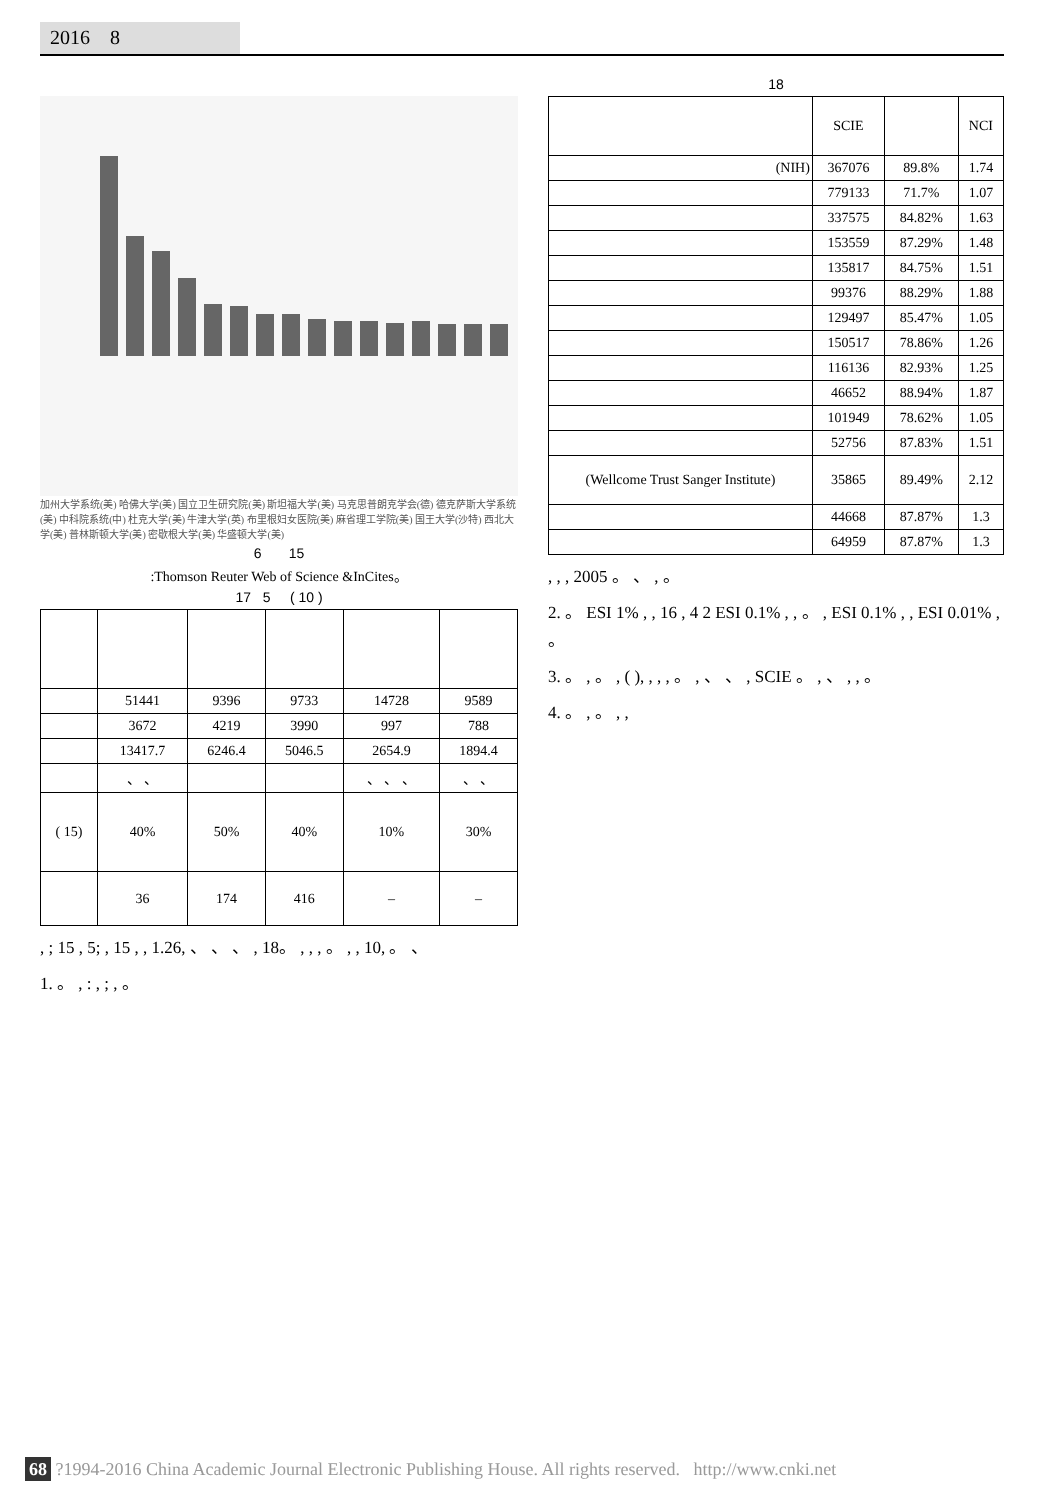2016 8
加州大学系统(美) 哈佛大学(美) 国立卫生研究院(美) 斯坦福大学(美) 马克思普朗克学会(德) 德克萨斯大学系统(美) 中科院系统(中) 杜克大学(美) 牛津大学(英) 布里根妇女医院(美) 麻省理工学院(美) 国王大学(沙特) 西北大学(美) 普林斯顿大学(美) 密歇根大学(美) 华盛顿大学(美)
6 15
:Thomson Reuter Web of Science &InCites。
17 5 ( 10 )
| | 51441 | 9396 | 9733 | 14728 | 9589 |
| | 3672 | 4219 | 3990 | 997 | 788 |
| | 13417.7 | 6246.4 | 5046.5 | 2654.9 | 1894.4 |
| | 、 、 | | | 、 、 、 | 、 、 |
| ( 15) | 40% | 50% | 40% | 10% | 30% |
| | 36 | 174 | 416 | – | – |
, ; 15 , 5; , 15 , , 1.26, 、 、 、 , 18。 , , , 。 , , 10, 。 、
1. 。 , : , ; , 。
18
| | SCIE | | NCI |
| (NIH) | 367076 | 89.8% | 1.74 |
| | 779133 | 71.7% | 1.07 |
| | 337575 | 84.82% | 1.63 |
| | 153559 | 87.29% | 1.48 |
| | 135817 | 84.75% | 1.51 |
| | 99376 | 88.29% | 1.88 |
| | 129497 | 85.47% | 1.05 |
| | 150517 | 78.86% | 1.26 |
| | 116136 | 82.93% | 1.25 |
| | 46652 | 88.94% | 1.87 |
| | 101949 | 78.62% | 1.05 |
| | 52756 | 87.83% | 1.51 |
| (Wellcome Trust Sanger Institute) | 35865 | 89.49% | 2.12 |
| | 44668 | 87.87% | 1.3 |
| | 64959 | 87.87% | 1.3 |
, , , 2005 。 、 , 。
2. 。 ESI 1% , , 16 , 4 2 ESI 0.1% , , 。 , ESI 0.1% , , ESI 0.01% , 。
3. 。 , 。 , ( ), , , , 。 , 、 、 , SCIE 。 , 、 , , 。
4. 。 , 。 , ,
68 ?1994-2016 China Academic Journal Electronic Publishing House. All rights reserved. http://www.cnki.net